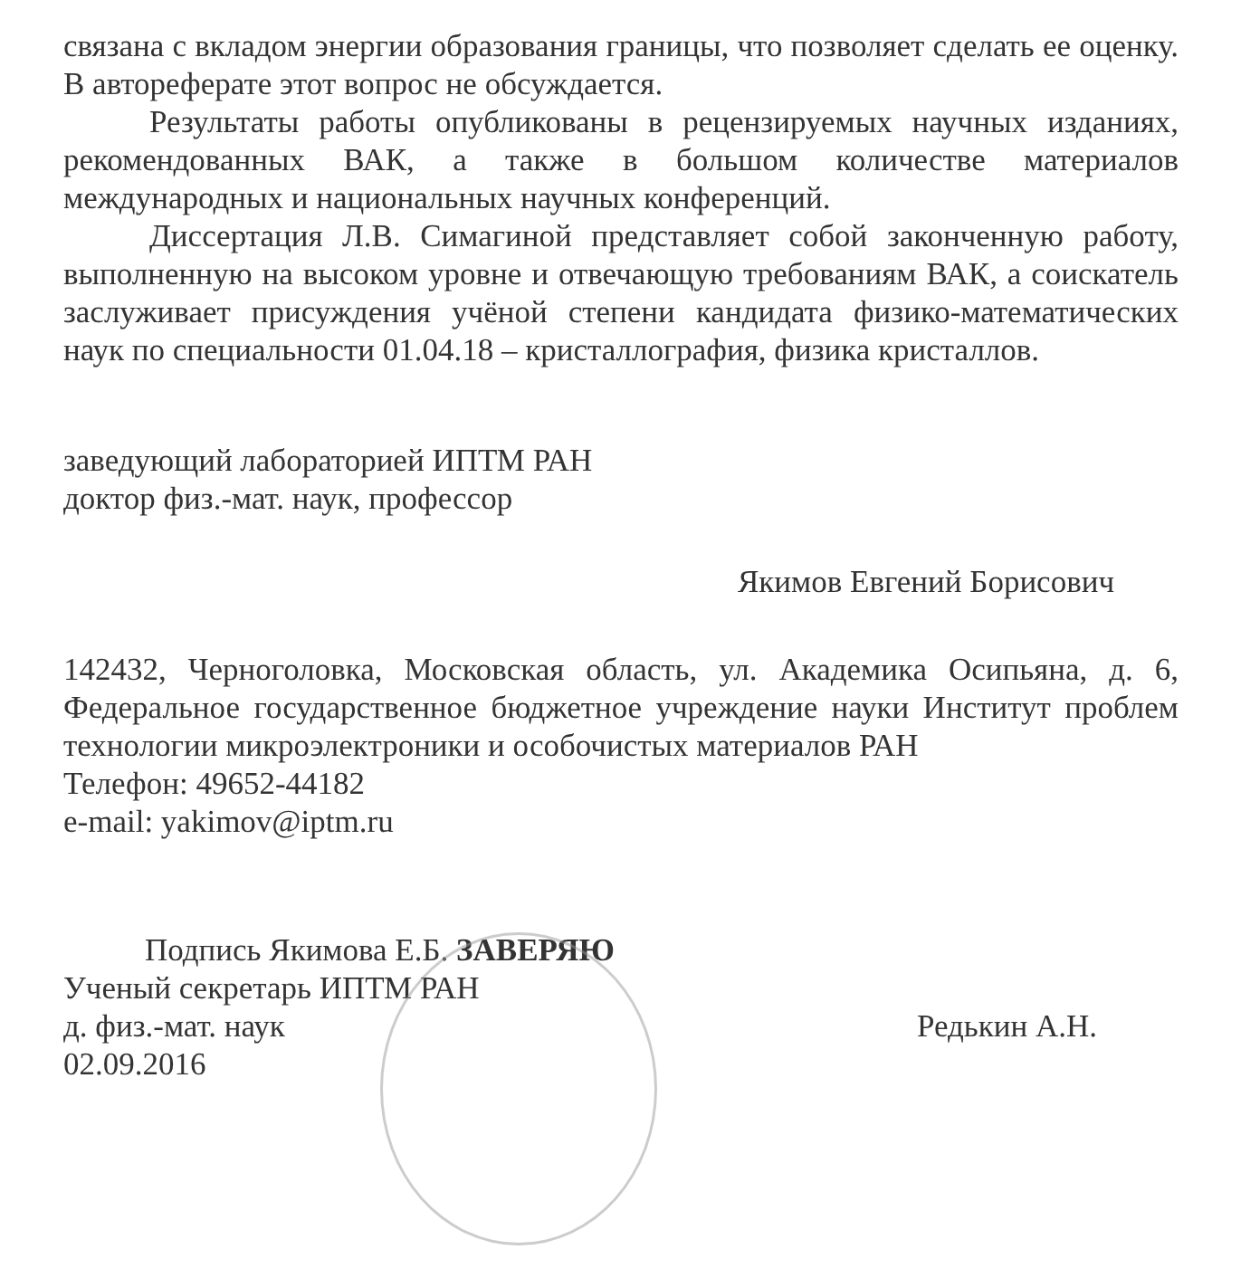связана с вкладом энергии образования границы, что позволяет сделать ее оценку. В автореферате этот вопрос не обсуждается.
Результаты работы опубликованы в рецензируемых научных изданиях, рекомендованных ВАК, а также в большом количестве материалов международных и национальных научных конференций.
Диссертация Л.В. Симагиной представляет собой законченную работу, выполненную на высоком уровне и отвечающую требованиям ВАК, а соискатель заслуживает присуждения учёной степени кандидата физико-математических наук по специальности 01.04.18 – кристаллография, физика кристаллов.
заведующий лабораторией ИПТМ РАН
доктор физ.-мат. наук, профессор
Якимов Евгений Борисович
142432, Черноголовка, Московская область, ул. Академика Осипьяна, д. 6, Федеральное государственное бюджетное учреждение науки Институт проблем технологии микроэлектроники и особочистых материалов РАН
Телефон: 49652-44182
e-mail: yakimov@iptm.ru
Подпись Якимова Е.Б. ЗАВЕРЯЮ
Ученый секретарь ИПТМ РАН
д. физ.-мат. наук Редькин А.Н.
02.09.2016